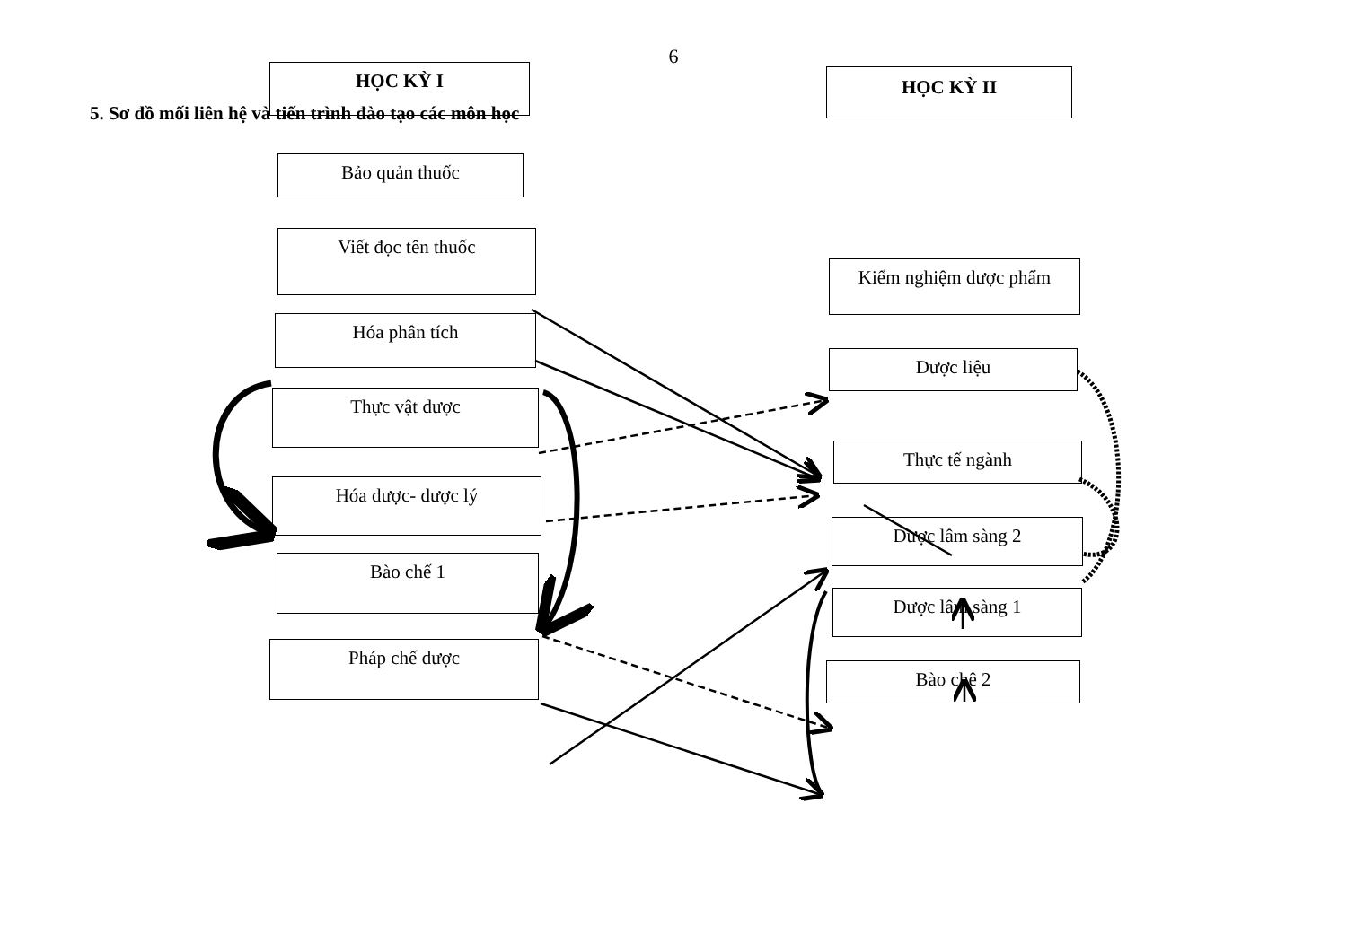6
5. Sơ đồ mối liên hệ và tiến trình đào tạo các môn học
HỌC KỲ I HỌC KỲ II
Bảo quản thuốc
Viết đọc tên thuốc
Hóa phân tích
Thực vật dược
Hóa dược- dược lý
Bào chế 1
Pháp chế dược
Kiểm nghiệm dược phẩm
Dược liệu
Thực tế ngành
Dược lâm sàng 2
Dược lâm sàng 1
Bào chê 2